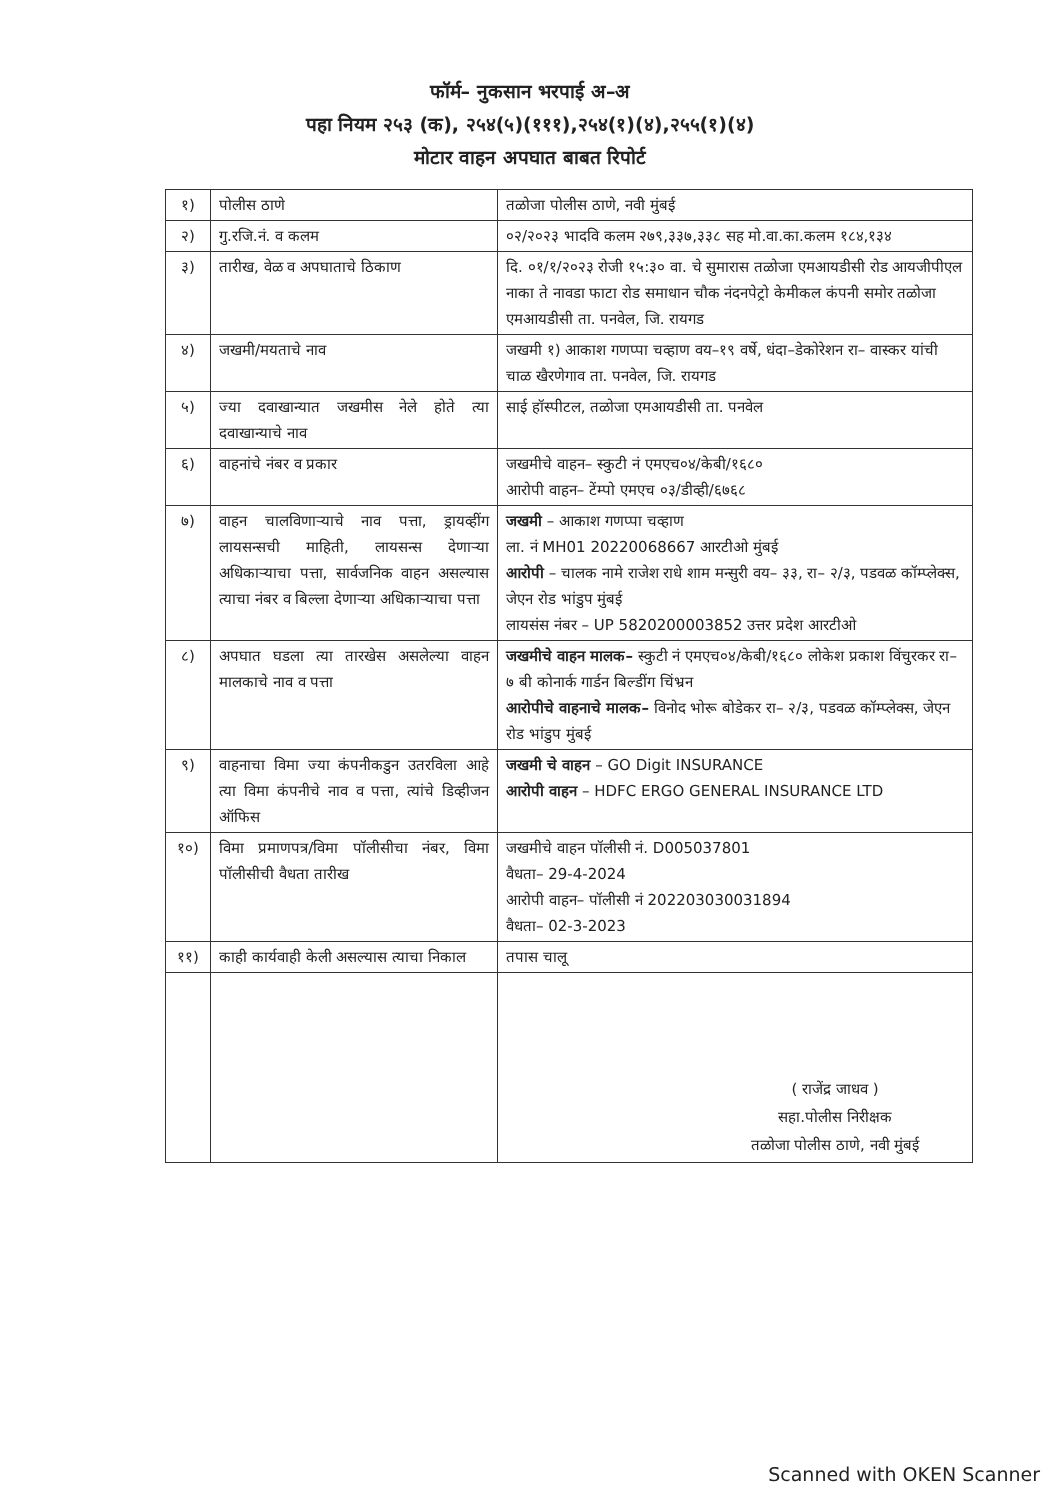फॉर्म– नुकसान भरपाई अ–अ
पहा नियम २५३ (क), २५४(५)(१११),२५४(१)(४),२५५(१)(४)
मोटार वाहन अपघात बाबत रिपोर्ट
| १) | पोलीस ठाणे | तळोजा पोलीस ठाणे, नवी मुंबई |
| २) | गु.रजि.नं. व कलम | ०२/२०२३ भादवि कलम २७९,३३७,३३८ सह मो.वा.का.कलम १८४,१३४ |
| ३) | तारीख, वेळ व अपघाताचे ठिकाण | दि. ०१/१/२०२३ रोजी १५:३० वा. चे सुमारास तळोजा एमआयडीसी रोड आयजीपीएल नाका ते नावडा फाटा रोड समाधान चौक नंदनपेट्रो केमीकल कंपनी समोर तळोजा एमआयडीसी ता. पनवेल, जि. रायगड |
| ४) | जखमी/मयताचे नाव | जखमी १) आकाश गणप्पा चव्हाण वय–१९ वर्षे, धंदा–डेकोरेशन रा– वास्कर यांची चाळ खैरणेगाव ता. पनवेल, जि. रायगड |
| ५) | ज्या दवाखान्यात जखमीस नेले होते त्या दवाखान्याचे नाव | साई हॉस्पीटल, तळोजा एमआयडीसी ता. पनवेल |
| ६) | वाहनांचे नंबर व प्रकार | जखमीचे वाहन– स्कुटी नं एमएच०४/केबी/१६८० आरोपी वाहन– टेंम्पो एमएच ०३/डीव्ही/६७६८ |
| ७) | वाहन चालविणाऱ्याचे नाव पत्ता, ड्रायव्हींग लायसन्सची माहिती, लायसन्स देणाऱ्या अधिकाऱ्याचा पत्ता, सार्वजनिक वाहन असल्यास त्याचा नंबर व बिल्ला देणाऱ्या अधिकाऱ्याचा पत्ता | जखमी – आकाश गणप्पा चव्हाण ला. नं MH01 20220068667 आरटीओ मुंबई आरोपी – चालक नामे राजेश राधे शाम मन्सुरी वय– ३३, रा– २/३, पडवळ कॉम्प्लेक्स, जेएन रोड भांडुप मुंबई लायसंस नंबर – UP 5820200003852 उत्तर प्रदेश आरटीओ |
| ८) | अपघात घडला त्या तारखेस असलेल्या वाहन मालकाचे नाव व पत्ता | जखमीचे वाहन मालक– स्कुटी नं एमएच०४/केबी/१६८० लोकेश प्रकाश विंचुरकर रा– ७ बी कोनार्क गार्डन बिल्डींग चिंभ्रन आरोपीचे वाहनाचे मालक– विनोद भोरू बोडेकर रा– २/३, पडवळ कॉम्प्लेक्स, जेएन रोड भांडुप मुंबई |
| ९) | वाहनाचा विमा ज्या कंपनीकडुन उतरविला आहे त्या विमा कंपनीचे नाव व पत्ता, त्यांचे डिव्हीजन ऑफिस | जखमी चे वाहन – GO Digit INSURANCE आरोपी वाहन – HDFC ERGO GENERAL INSURANCE LTD |
| १०) | विमा प्रमाणपत्र/विमा पॉलीसीचा नंबर, विमा पॉलीसीची वैधता तारीख | जखमीचे वाहन पॉलीसी नं. D005037801 वैधता– 29-4-2024 आरोपी वाहन– पॉलीसी नं 202203030031894 वैधता– 02-3-2023 |
| ११) | काही कार्यवाही केली असल्यास त्याचा निकाल | तपास चालू |
| | | ( राजेंद्र जाधव ) सहा.पोलीस निरीक्षक तळोजा पोलीस ठाणे, नवी मुंबई |
Scanned with OKEN Scanner